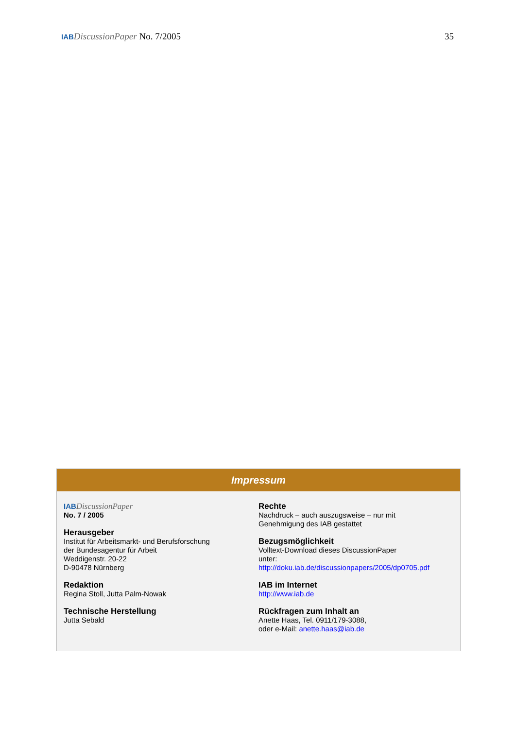IAB DiscussionPaper No. 7/2005 35
Impressum
IAB DiscussionPaper
No. 7 / 2005
Herausgeber
Institut für Arbeitsmarkt- und Berufsforschung
der Bundesagentur für Arbeit
Weddigenstr. 20-22
D-90478 Nürnberg
Redaktion
Regina Stoll, Jutta Palm-Nowak
Technische Herstellung
Jutta Sebald
Rechte
Nachdruck – auch auszugsweise – nur mit
Genehmigung des IAB gestattet
Bezugsmöglichkeit
Volltext-Download dieses DiscussionPaper
unter:
http://doku.iab.de/discussionpapers/2005/dp0705.pdf
IAB im Internet
http://www.iab.de
Rückfragen zum Inhalt an
Anette Haas, Tel. 0911/179-3088,
oder e-Mail: anette.haas@iab.de